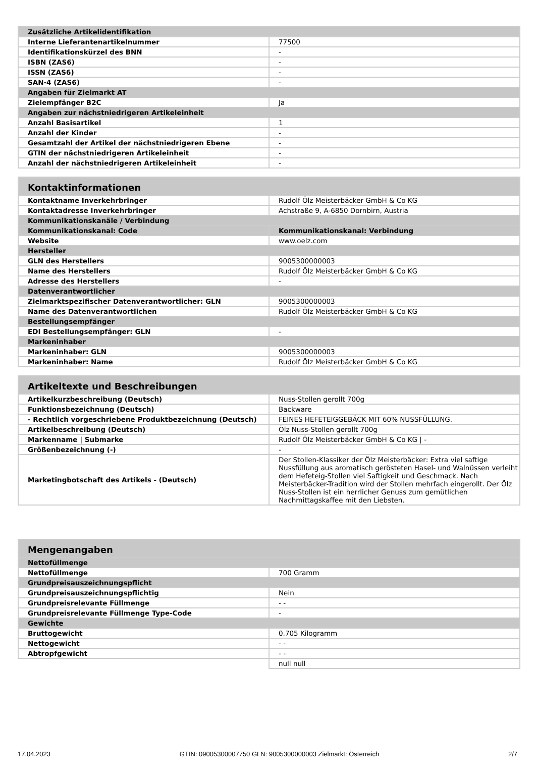| Zusätzliche Artikelidentifikation | |
| --- | --- |
| Interne Lieferantenartikelnummer | 77500 |
| Identifikationskürzel des BNN | - |
| ISBN (ZAS6) | - |
| ISSN (ZAS6) | - |
| SAN-4 (ZAS6) | - |
| Angaben für Zielmarkt AT | |
| Zielempfänger B2C | Ja |
| Angaben zur nächstniedrigeren Artikeleinheit | |
| Anzahl Basisartikel | 1 |
| Anzahl der Kinder | - |
| Gesamtzahl der Artikel der nächstniedrigeren Ebene | - |
| GTIN der nächstniedrigeren Artikeleinheit | - |
| Anzahl der nächstniedrigeren Artikeleinheit | - |
| Kontaktinformationen | |
| --- | --- |
| Kontaktname Inverkehrbringer | Rudolf Ölz Meisterbäcker GmbH & Co KG |
| Kontaktadresse Inverkehrbringer | Achstraße 9, A-6850 Dornbirn, Austria |
| Kommunikationskanäle / Verbindung | |
| Kommunikationskanal: Code | Kommunikationskanal: Verbindung |
| Website | www.oelz.com |
| Hersteller | |
| GLN des Herstellers | 9005300000003 |
| Name des Herstellers | Rudolf Ölz Meisterbäcker GmbH & Co KG |
| Adresse des Herstellers | - |
| Datenverantwortlicher | |
| Zielmarktspezifischer Datenverantwortlicher: GLN | 9005300000003 |
| Name des Datenverantwortlichen | Rudolf Ölz Meisterbäcker GmbH & Co KG |
| Bestellungsempfänger | |
| EDI Bestellungsempfänger: GLN | - |
| Markeninhaber | |
| Markeninhaber: GLN | 9005300000003 |
| Markeninhaber: Name | Rudolf Ölz Meisterbäcker GmbH & Co KG |
| Artikeltexte und Beschreibungen | |
| --- | --- |
| Artikelkurzbeschreibung (Deutsch) | Nuss-Stollen gerollt 700g |
| Funktionsbezeichnung (Deutsch) | Backware |
| - Rechtlich vorgeschriebene Produktbezeichnung (Deutsch) | FEINES HEFETEIGGEBÄCK MIT 60% NUSSFÜLLUNG. |
| Artikelbeschreibung (Deutsch) | Ölz Nuss-Stollen gerollt 700g |
| Markenname / Submarke | Rudolf Ölz Meisterbäcker GmbH & Co KG / - |
| Größenbezeichnung (-) | - |
| Marketingbotschaft des Artikels - (Deutsch) | Der Stollen-Klassiker der Ölz Meisterbäcker: Extra viel saftige Nussfüllung aus aromatisch gerösteten Hasel- und Walnüssen verleiht dem Hefeteig-Stollen viel Saftigkeit und Geschmack. Nach Meisterbäcker-Tradition wird der Stollen mehrfach eingerollt. Der Ölz Nuss-Stollen ist ein herrlicher Genuss zum gemütlichen Nachmittagskaffee mit den Liebsten. |
| Mengenangaben | |
| --- | --- |
| Nettofüllmenge | |
| Nettofüllmenge | 700 Gramm |
| Grundpreisauszeichnungspflicht | |
| Grundpreisauszeichnungspflichtig | Nein |
| Grundpreisrelevante Füllmenge | - - |
| Grundpreisrelevante Füllmenge Type-Code | - |
| Gewichte | |
| Bruttogewicht | 0.705 Kilogramm |
| Nettogewicht | - - |
| Abtropfgewicht | - - |
| | null null |
17.04.2023 GTIN: 09005300007750 GLN: 9005300000003 Zielmarkt: Österreich 2/7